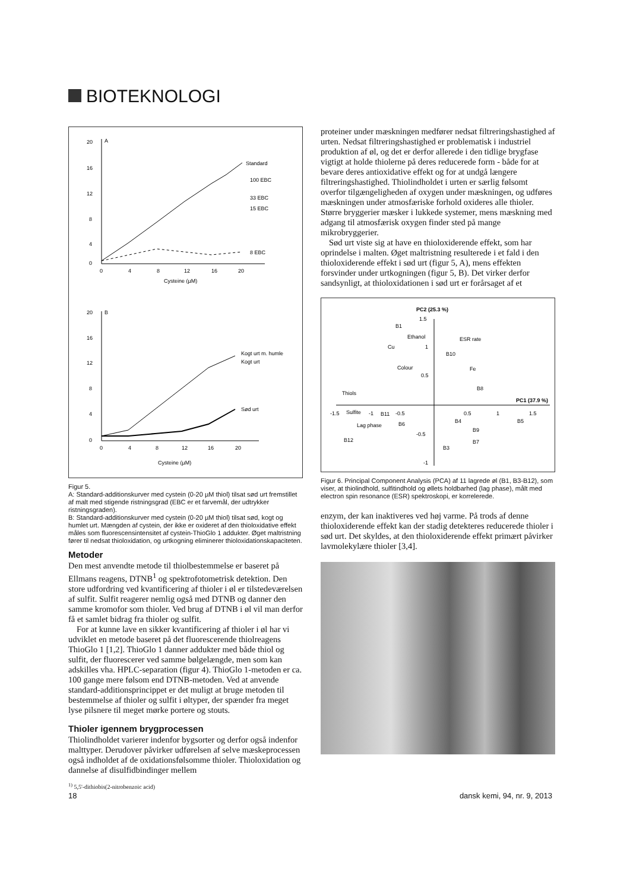BIOTEKNOLOGI
A
20
16
12
8
4
0
0
4
8
12
16
20
Cysteine (µM)
Standard
100 EBC
33 EBC
15 EBC
8 EBC
B
20
16
12
8
4
0
0
4
8
12
16
20
Cysteine (µM)
Kogt urt m. humle
Kogt urt
Sød urt
Figur 5.
A: Standard-additionskurver med cystein (0-20 µM thiol) tilsat sød urt fremstillet af malt med stigende ristningsgrad (EBC er et farvemål, der udtrykker ristningsgraden).
B: Standard-additionskurver med cystein (0-20 µM thiol) tilsat sød, kogt og humlet urt. Mængden af cystein, der ikke er oxideret af den thioloxidative effekt måles som fluorescensintensitet af cystein-ThioGlo 1 addukter. Øget maltristning fører til nedsat thioloxidation, og urtkogning eliminerer thioloxidationskapaciteten.
Metoder
Den mest anvendte metode til thiolbestemmelse er baseret på Ellmans reagens, DTNB<sup>1</sup> og spektrofotometrisk detektion. Den store udfordring ved kvantificering af thioler i øl er tilstedeværelsen af sulfit. Sulfit reagerer nemlig også med DTNB og danner den samme kromofor som thioler. Ved brug af DTNB i øl vil man derfor få et samlet bidrag fra thioler og sulfit.
For at kunne lave en sikker kvantificering af thioler i øl har vi udviklet en metode baseret på det fluorescerende thiolreagens ThioGlo 1 [1,2]. ThioGlo 1 danner addukter med både thiol og sulfit, der fluorescerer ved samme bølgelængde, men som kan adskilles vha. HPLC-separation (figur 4). ThioGlo 1-metoden er ca. 100 gange mere følsom end DTNB-metoden. Ved at anvende standard-additionsprincippet er det muligt at bruge metoden til bestemmelse af thioler og sulfit i øltyper, der spænder fra meget lyse pilsnere til meget mørke portere og stouts.
Thioler igennem brygprocessen
Thiolindholdet varierer indenfor bygsorter og derfor også indenfor malttyper. Derudover påvirker udførelsen af selve mæskeprocessen også indholdet af de oxidationsfølsomme thioler. Thioloxidation og dannelse af disulfidbindinger mellem
<sup>1)</sup> 5,5'-dithiobis(2-nitrobenzoic acid)
proteiner under mæskningen medfører nedsat filtreringshastighed af urten. Nedsat filtreringshastighed er problematisk i industriel produktion af øl, og det er derfor allerede i den tidlige brygfase vigtigt at holde thiolerne på deres reducerede form - både for at bevare deres antioxidative effekt og for at undgå længere filtreringshastighed. Thiolindholdet i urten er særlig følsomt overfor tilgængeligheden af oxygen under mæskningen, og udføres mæskningen under atmosfæriske forhold oxideres alle thioler. Større bryggerier mæsker i lukkede systemer, mens mæskning med adgang til atmosfærisk oxygen finder sted på mange mikrobryggerier.
Sød urt viste sig at have en thioloxiderende effekt, som har oprindelse i malten. Øget maltristning resulterede i et fald i den thioloxiderende effekt i sød urt (figur 5, A), mens effekten forsvinder under urtkogningen (figur 5, B). Det virker derfor sandsynligt, at thioloxidationen i sød urt er forårsaget af et
PC2 (25.3 %)
1.5
1
0.5
-0.5
-1
PC1 (37.9 %)
-1.5
Sulfite
-1
B11
-0.5
0.5
1
1.5
B1
Ethanol
Cu
ESR rate
B10
Colour
Fe
B8
Thiols
Lag phase
B6
B4
B5
B9
B7
B3
B12
Figur 6. Principal Component Analysis (PCA) af 11 lagrede øl (B1, B3-B12), som viser, at thiolindhold, sulfitindhold og øllets holdbarhed (lag phase), målt med electron spin resonance (ESR) spektroskopi, er korrelerede.
enzym, der kan inaktiveres ved høj varme. På trods af denne thioloxiderende effekt kan der stadig detekteres reducerede thioler i sød urt. Det skyldes, at den thioloxiderende effekt primært påvirker lavmolekylære thioler [3,4].
18 dansk kemi, 94, nr. 9, 2013